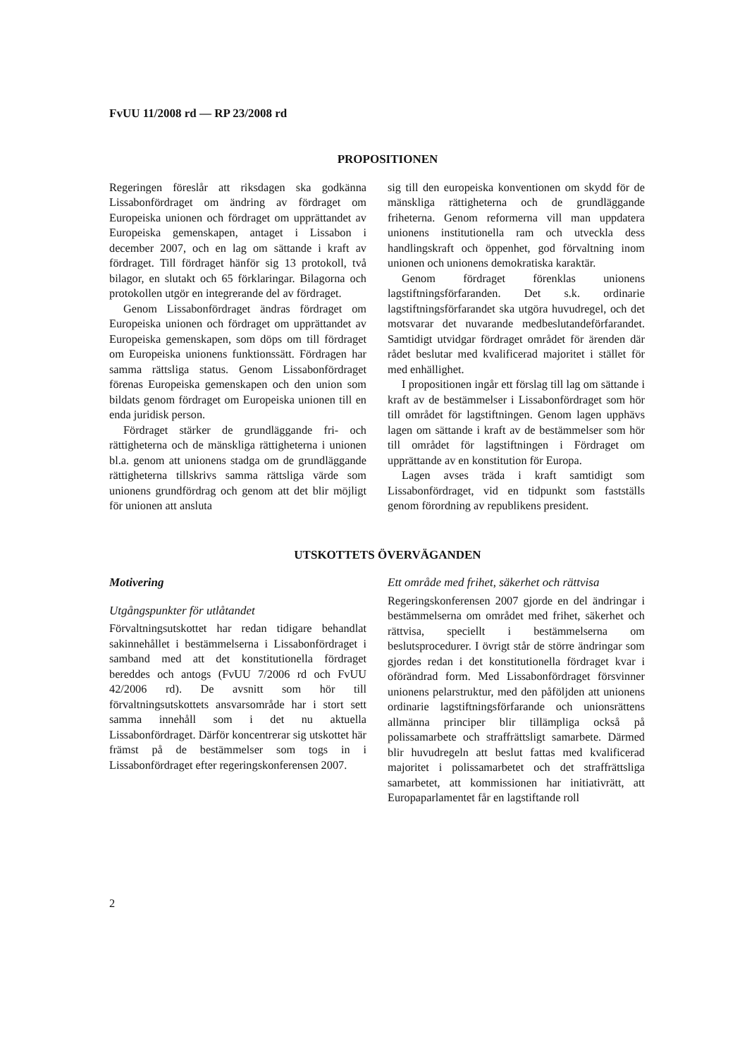FvUU 11/2008 rd — RP 23/2008 rd
PROPOSITIONEN
Regeringen föreslår att riksdagen ska godkänna Lissabonfördraget om ändring av fördraget om Europeiska unionen och fördraget om upprättandet av Europeiska gemenskapen, antaget i Lissabon i december 2007, och en lag om sättande i kraft av fördraget. Till fördraget hänför sig 13 protokoll, två bilagor, en slutakt och 65 förklaringar. Bilagorna och protokollen utgör en integrerande del av fördraget.
Genom Lissabonfördraget ändras fördraget om Europeiska unionen och fördraget om upprättandet av Europeiska gemenskapen, som döps om till fördraget om Europeiska unionens funktionssätt. Fördragen har samma rättsliga status. Genom Lissabonfördraget förenas Europeiska gemenskapen och den union som bildats genom fördraget om Europeiska unionen till en enda juridisk person.
Fördraget stärker de grundläggande fri- och rättigheterna och de mänskliga rättigheterna i unionen bl.a. genom att unionens stadga om de grundläggande rättigheterna tillskrivs samma rättsliga värde som unionens grundfördrag och genom att det blir möjligt för unionen att ansluta
sig till den europeiska konventionen om skydd för de mänskliga rättigheterna och de grundläggande friheterna. Genom reformerna vill man uppdatera unionens institutionella ram och utveckla dess handlingskraft och öppenhet, god förvaltning inom unionen och unionens demokratiska karaktär.
Genom fördraget förenklas unionens lagstiftningsförfaranden. Det s.k. ordinarie lagstiftningsförfarandet ska utgöra huvudregel, och det motsvarar det nuvarande medbeslutandeförfarandet. Samtidigt utvidgar fördraget området för ärenden där rådet beslutar med kvalificerad majoritet i stället för med enhällighet.
I propositionen ingår ett förslag till lag om sättande i kraft av de bestämmelser i Lissabonfördraget som hör till området för lagstiftningen. Genom lagen upphävs lagen om sättande i kraft av de bestämmelser som hör till området för lagstiftningen i Fördraget om upprättande av en konstitution för Europa.
Lagen avses träda i kraft samtidigt som Lissabonfördraget, vid en tidpunkt som fastställs genom förordning av republikens president.
UTSKOTTETS ÖVERVÄGANDEN
Motivering
Utgångspunkter för utlåtandet
Förvaltningsutskottet har redan tidigare behandlat sakinnehållet i bestämmelserna i Lissabonfördraget i samband med att det konstitutionella fördraget bereddes och antogs (FvUU 7/2006 rd och FvUU 42/2006 rd). De avsnitt som hör till förvaltningsutskottets ansvarsområde har i stort sett samma innehåll som i det nu aktuella Lissabonfördraget. Därför koncentrerar sig utskottet här främst på de bestämmelser som togs in i Lissabonfördraget efter regeringskonferensen 2007.
Ett område med frihet, säkerhet och rättvisa
Regeringskonferensen 2007 gjorde en del ändringar i bestämmelserna om området med frihet, säkerhet och rättvisa, speciellt i bestämmelserna om beslutsprocedurer. I övrigt står de större ändringar som gjordes redan i det konstitutionella fördraget kvar i oförändrad form. Med Lissabonfördraget försvinner unionens pelarstruktur, med den påföljden att unionens ordinarie lagstiftningsförfarande och unionsrättens allmänna principer blir tillämpliga också på polissamarbete och straffrättsligt samarbete. Därmed blir huvudregeln att beslut fattas med kvalificerad majoritet i polissamarbetet och det straffrättsliga samarbetet, att kommissionen har initiativrätt, att Europaparlamentet får en lagstiftande roll
2